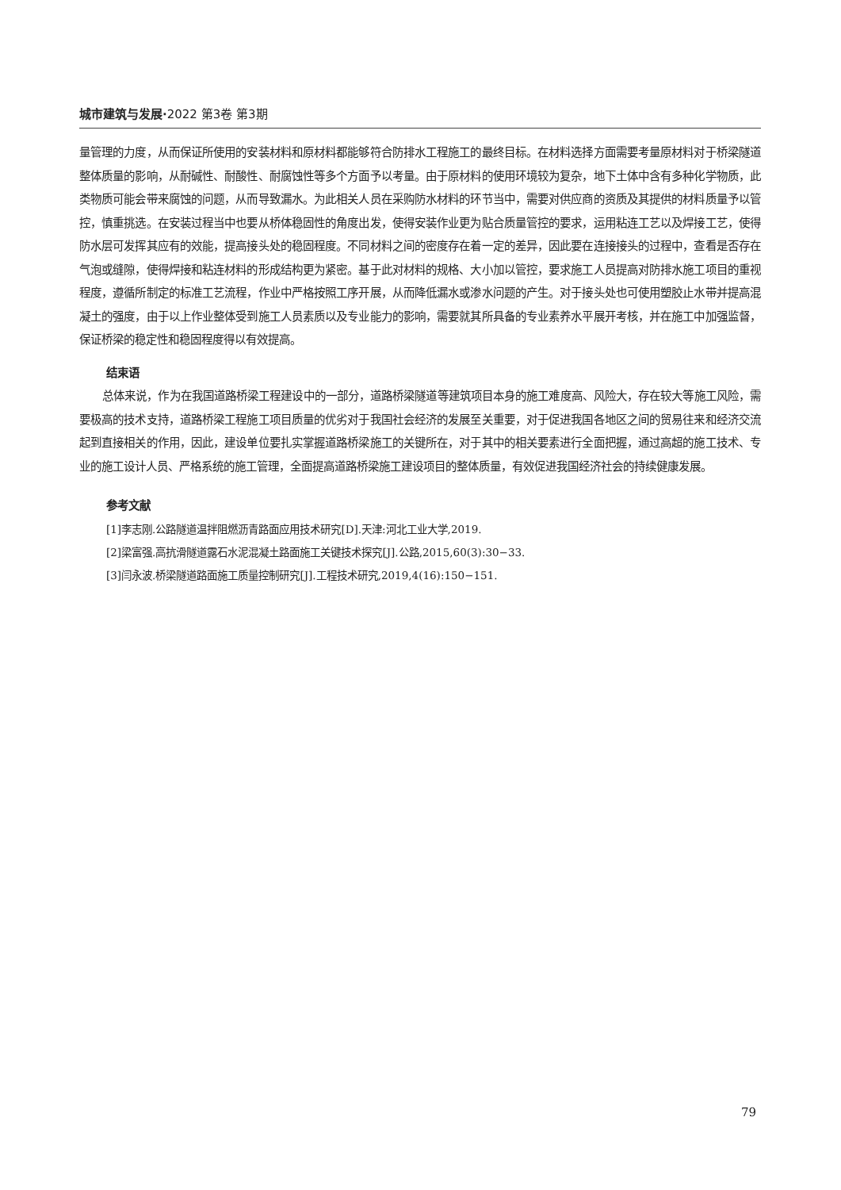城市建筑与发展·2022 第3卷 第3期
量管理的力度，从而保证所使用的安装材料和原材料都能够符合防排水工程施工的最终目标。在材料选择方面需要考量原材料对于桥梁隧道整体质量的影响，从耐碱性、耐酸性、耐腐蚀性等多个方面予以考量。由于原材料的使用环境较为复杂，地下土体中含有多种化学物质，此类物质可能会带来腐蚀的问题，从而导致漏水。为此相关人员在采购防水材料的环节当中，需要对供应商的资质及其提供的材料质量予以管控，慎重挑选。在安装过程当中也要从桥体稳固性的角度出发，使得安装作业更为贴合质量管控的要求，运用粘连工艺以及焊接工艺，使得防水层可发挥其应有的效能，提高接头处的稳固程度。不同材料之间的密度存在着一定的差异，因此要在连接接头的过程中，查看是否存在气泡或缝隙，使得焊接和粘连材料的形成结构更为紧密。基于此对材料的规格、大小加以管控，要求施工人员提高对防排水施工项目的重视程度，遵循所制定的标准工艺流程，作业中严格按照工序开展，从而降低漏水或渗水问题的产生。对于接头处也可使用塑胶止水带并提高混凝土的强度，由于以上作业整体受到施工人员素质以及专业能力的影响，需要就其所具备的专业素养水平展开考核，并在施工中加强监督，保证桥梁的稳定性和稳固程度得以有效提高。
结束语
总体来说，作为在我国道路桥梁工程建设中的一部分，道路桥梁隧道等建筑项目本身的施工难度高、风险大，存在较大等施工风险，需要极高的技术支持，道路桥梁工程施工项目质量的优劣对于我国社会经济的发展至关重要，对于促进我国各地区之间的贸易往来和经济交流起到直接相关的作用，因此，建设单位要扎实掌握道路桥梁施工的关键所在，对于其中的相关要素进行全面把握，通过高超的施工技术、专业的施工设计人员、严格系统的施工管理，全面提高道路桥梁施工建设项目的整体质量，有效促进我国经济社会的持续健康发展。
参考文献
[1]李志刚.公路隧道温拌阻燃沥青路面应用技术研究[D].天津:河北工业大学,2019.
[2]梁富强.高抗滑隧道露石水泥混凝土路面施工关键技术探究[J].公路,2015,60(3):30−33.
[3]闫永波.桥梁隧道路面施工质量控制研究[J].工程技术研究,2019,4(16):150−151.
79